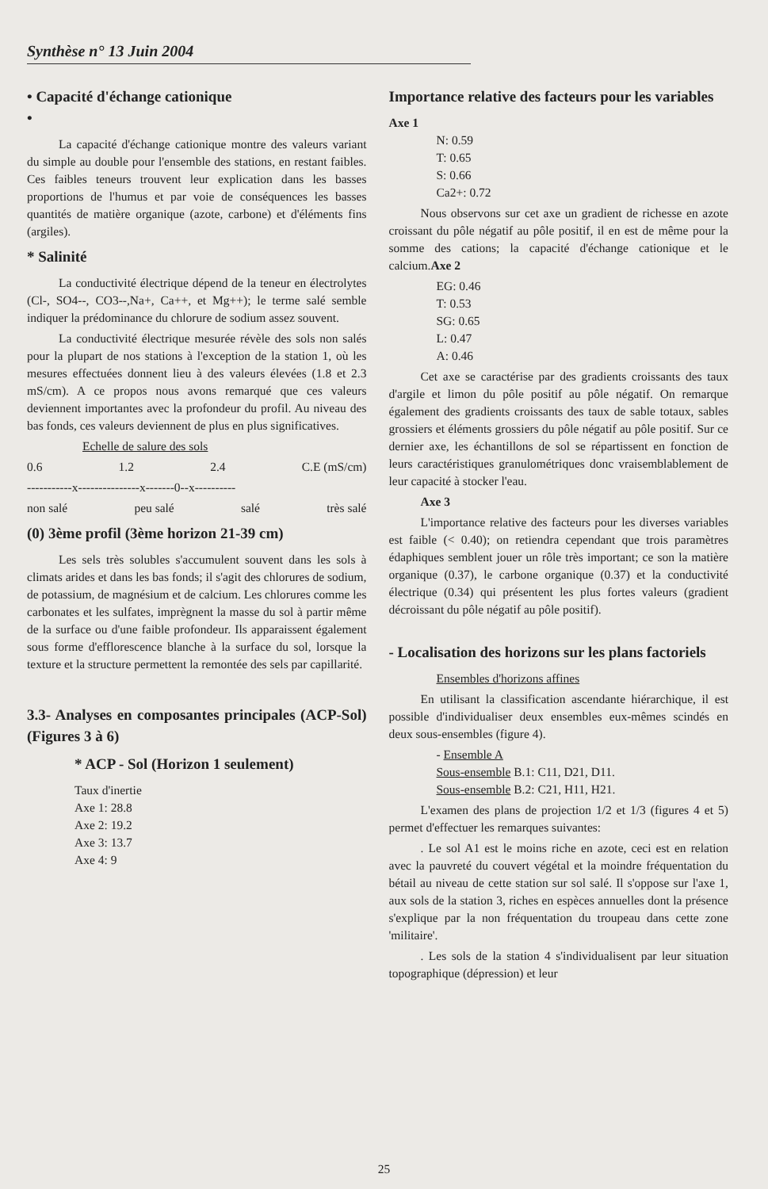Synthèse n° 13 Juin 2004
• Capacité d'échange cationique
•
La capacité d'échange cationique montre des valeurs variant du simple au double pour l'ensemble des stations, en restant faibles. Ces faibles teneurs trouvent leur explication dans les basses proportions de l'humus et par voie de conséquences les basses quantités de matière organique (azote, carbone) et d'éléments fins (argiles).
* Salinité
La conductivité électrique dépend de la teneur en électrolytes (Cl-, SO4--, CO3--,Na+, Ca++, et Mg++); le terme salé semble indiquer la prédominance du chlorure de sodium assez souvent.
La conductivité électrique mesurée révèle des sols non salés pour la plupart de nos stations à l'exception de la station 1, où les mesures effectuées donnent lieu à des valeurs élevées (1.8 et 2.3 mS/cm). A ce propos nous avons remarqué que ces valeurs deviennent importantes avec la profondeur du profil. Au niveau des bas fonds, ces valeurs deviennent de plus en plus significatives.
Echelle de salure des sols
0.6 1.2 2.4 C.E (mS/cm)
-----------x---------------x-------0--x----------
non salé peu salé salé très salé
(0) 3ème profil (3ème horizon 21-39 cm)
Les sels très solubles s'accumulent souvent dans les sols à climats arides et dans les bas fonds; il s'agit des chlorures de sodium, de potassium, de magnésium et de calcium. Les chlorures comme les carbonates et les sulfates, imprègnent la masse du sol à partir même de la surface ou d'une faible profondeur. Ils apparaissent également sous forme d'efflorescence blanche à la surface du sol, lorsque la texture et la structure permettent la remontée des sels par capillarité.
3.3- Analyses en composantes principales (ACP-Sol) (Figures 3 à 6)
* ACP - Sol (Horizon 1 seulement)
Taux d'inertie
Axe 1: 28.8
Axe 2: 19.2
Axe 3: 13.7
Axe 4: 9
Importance relative des facteurs pour les variables
Axe 1
N: 0.59
T: 0.65
S: 0.66
Ca2+: 0.72
Nous observons sur cet axe un gradient de richesse en azote croissant du pôle négatif au pôle positif, il en est de même pour la somme des cations; la capacité d'échange cationique et le calcium.Axe 2
EG: 0.46
T: 0.53
SG: 0.65
L: 0.47
A: 0.46
Cet axe se caractérise par des gradients croissants des taux d'argile et limon du pôle positif au pôle négatif. On remarque également des gradients croissants des taux de sable totaux, sables grossiers et éléments grossiers du pôle négatif au pôle positif. Sur ce dernier axe, les échantillons de sol se répartissent en fonction de leurs caractéristiques granulométriques donc vraisemblablement de leur capacité à stocker l'eau.
Axe 3
L'importance relative des facteurs pour les diverses variables est faible (< 0.40); on retiendra cependant que trois paramètres édaphiques semblent jouer un rôle très important; ce son la matière organique (0.37), le carbone organique (0.37) et la conductivité électrique (0.34) qui présentent les plus fortes valeurs (gradient décroissant du pôle négatif au pôle positif).
- Localisation des horizons sur les plans factoriels
Ensembles d'horizons affines
En utilisant la classification ascendante hiérarchique, il est possible d'individualiser deux ensembles eux-mêmes scindés en deux sous-ensembles (figure 4).
- Ensemble A
Sous-ensemble B.1: C11, D21, D11.
Sous-ensemble B.2: C21, H11, H21.
L'examen des plans de projection 1/2 et 1/3 (figures 4 et 5) permet d'effectuer les remarques suivantes:
. Le sol A1 est le moins riche en azote, ceci est en relation avec la pauvreté du couvert végétal et la moindre fréquentation du bétail au niveau de cette station sur sol salé. Il s'oppose sur l'axe 1, aux sols de la station 3, riches en espèces annuelles dont la présence s'explique par la non fréquentation du troupeau dans cette zone 'militaire'.
. Les sols de la station 4 s'individualisent par leur situation topographique (dépression) et leur
25